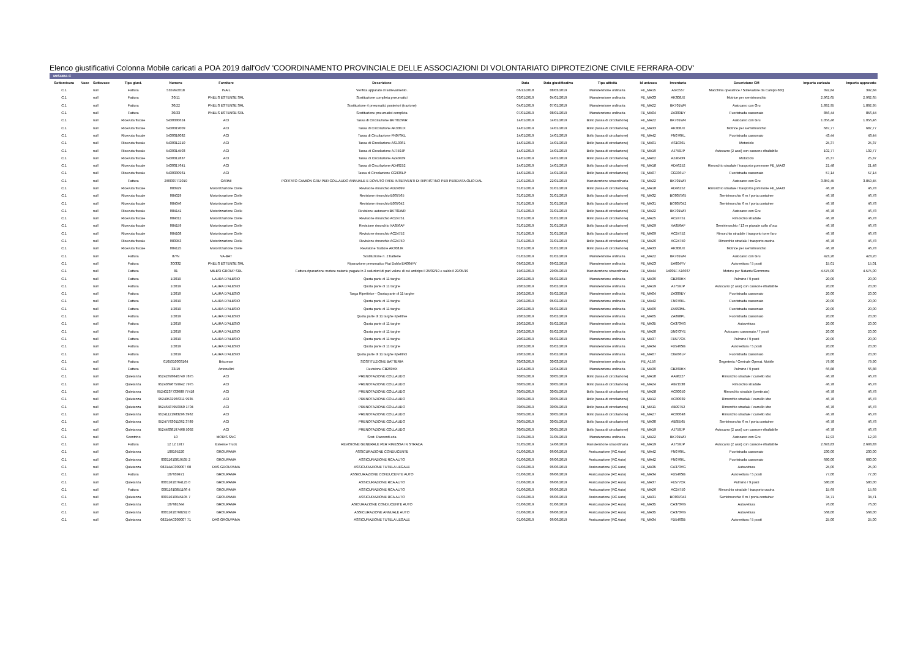Elenco giustificativi Colonna Mobile caricati a POA 2019 dall'OdV 'COORDINAMENTO PROVINCIALE DELLE ASSOCIAZIONI DI VOLONTARIATO DIPROTEZIONE CIVILE FERRARA-ODV'
MISURA C
| Sottomisura | Voce | Sottovoce | Tipo giust. | Numero | Fornitore | Descrizione | Data | Data giustificativo | Tipo attività | Id univoco | Inventario | Descrizione CM | Importo caricato | Importo approvato |
| --- | --- | --- | --- | --- | --- | --- | --- | --- | --- | --- | --- | --- | --- | --- |
| C.1 | | null | Fattura | 53599/2018 | INAIL | Verifica apparato di sollevamento. | 06/12/2018 | 08/03/2019 | Manutenzione ordinaria | FE_MA15 | AGC557 | Macchina operatrice / Sollevatore da Campo 60Q | 392,84 | 392,84 |
| C.1 | | null | Fattura | 30/11 | PNEUS ESTENSE SRL | Sostituzione completa pneumatici | 03/01/2019 | 04/01/2019 | Manutenzione ordinaria | FE_MA33 | AK308JX | Motrice per semirimorchio | 2.962,65 | 2.962,65 |
| C.1 | | null | Fattura | 30/22 | PNEUS ESTENSE SRL | Sostituzione 4 pneumatici posteriori (trazione) | 04/01/2019 | 07/01/2019 | Manutenzione ordinaria | FE_MA22 | BK701WR | Autocarro con Gru | 1.892,95 | 1.892,95 |
| C.1 | | null | Fattura | 30/33 | PNEUS ESTENSE SRL | Sostituzione pneumatici completa | 07/01/2019 | 08/01/2019 | Manutenzione ordinaria | FE_MA04 | ZA309EY | Fuoristrada cassonato | 856,44 | 856,44 |
| C.1 | | null | Ricevuta fiscale | 5430330624 | ACI | Tassa di Circolazione BK7010WR | 14/01/2019 | 14/01/2019 | Bollo (tassa di circolazione) | FE_MA22 | BK701WR | Autocarro con Gru | 1.056,46 | 1.056,46 |
| C.1 | | null | Ricevuta fiscale | 5430319009 | ACI | Tassa di Circolazione AK308JX | 14/01/2019 | 14/01/2019 | Bollo (tassa di circolazione) | FE_MA33 | AK308JX | Motrice per semirimorchio | 687,77 | 687,77 |
| C.1 | | null | Ricevuta fiscale | 5430318082 | ACI | Tassa di Circolazione FN076KL | 14/01/2019 | 14/01/2019 | Bollo (tassa di circolazione) | FE_MA42 | FN076KL | Fuoristrada cassonato | 43,44 | 43,44 |
| C.1 | | null | Ricevuta fiscale | 5430312210 | ACI | Tassa di Circolazione AS10361 | 14/01/2019 | 14/01/2019 | Bollo (tassa di circolazione) | FE_MA01 | AS10361 | Motociclo | 25,37 | 25,37 |
| C.1 | | null | Ricevuta fiscale | 5430314503 | ACI | Tassa di Circolazione AJ759JP | 14/01/2019 | 14/01/2019 | Bollo (tassa di circolazione) | FE_MA19 | AJ759JP | Autocarro (2 assi) con cassone ribaltabile | 102,77 | 102,77 |
| C.1 | | null | Ricevuta fiscale | 5430312837 | ACI | Tassa di Circolazione AZ40439 | 14/01/2019 | 14/01/2019 | Bollo (tassa di circolazione) | FE_MA02 | AZ40439 | Motociclo | 25,37 | 25,37 |
| C.1 | | null | Ricevuta fiscale | 5430317641 | ACI | Tassa di Circolazione AD46252 | 14/01/2019 | 14/01/2019 | Bollo (tassa di circolazione) | FE_MA18 | AD46252 | Rimorchio stradale / trasporto gommone FE_MA43 | 21,48 | 21,48 |
| C.1 | | null | Ricevuta fiscale | 5430330961 | ACI | Tassa di Circolazione CG936LP | 14/01/2019 | 14/01/2019 | Bollo (tassa di circolazione) | FE_MA07 | CG936LP | Fuoristrada cassonato | 57,14 | 57,14 |
| C.1 | | null | Fattura | 2/000077/2019 | CARMI | PORTATO CAMION GRU PER COLLAUDO ANNUALE E DOVUTO FARE INTERVENTI DI RIPRISTINO PER PERDIATA OLIO DAL | 21/01/2019 | 22/01/2019 | Manutenzione straordinaria | FE_MA22 | BK701WR | Autocarro con Gru | 3.859,45 | 3.859,45 |
| C.1 | | null | Ricevuta fiscale | 083929 | Motorizzazione Civile | Revisione rimorchio AD24099 | 31/01/2019 | 31/01/2019 | Bollo (tassa di circolazione) | FE_MA18 | AD46252 | Rimorchio stradale / trasporto gommone FE_MA43 | 46,78 | 46,78 |
| C.1 | | null | Ricevuta fiscale | 084029 | Motorizzazione Civile | Revisione rimorchio B037565 | 31/01/2019 | 31/01/2019 | Bollo (tassa di circolazione) | FE_MA32 | BO037565 | Semirimorchio 6 m / porta container | 46,78 | 46,78 |
| C.1 | | null | Ricevuta fiscale | 084046 | Motorizzazione Civile | Revisione rimorchio B037042 | 31/01/2019 | 31/01/2019 | Bollo (tassa di circolazione) | FE_MA31 | BO037042 | Semirimorchio 6 m / porta container | 46,78 | 46,78 |
| C.1 | | null | Ricevuta fiscale | 084141 | Motorizzazione Civile | Revisione autocarro BK701WR | 31/01/2019 | 31/01/2019 | Bollo (tassa di circolazione) | FE_MA22 | BK701WR | Autocarro con Gru | 46,78 | 46,78 |
| C.1 | | null | Ricevuta fiscale | 084012 | Motorizzazione Civile | Revisione rimorchio AC24751 | 31/01/2019 | 31/01/2019 | Bollo (tassa di circolazione) | FE_MA25 | AC24751 | Rimorchio stradale | 46,78 | 46,78 |
| C.1 | | null | Ricevuta fiscale | 084159 | Motorizzazione Civile | Revisione rimorchio XA856AF | 31/01/2019 | 31/01/2019 | Bollo (tassa di circolazione) | FE_MA29 | XA856AF | Semirimorchio / 13 m pianale collo d'oca | 46,78 | 46,78 |
| C.1 | | null | Ricevuta fiscale | 084108 | Motorizzazione Civile | Revisione rimorchio AC24752 | 31/01/2019 | 31/01/2019 | Bollo (tassa di circolazione) | FE_MA09 | AC24752 | Rimorchio stradale / trasporto torre faro | 46,78 | 46,78 |
| C.1 | | null | Ricevuta fiscale | 083953 | Motorizzazione Civile | Revisione rimorchio AC24750 | 31/01/2019 | 31/01/2019 | Bollo (tassa di circolazione) | FE_MA26 | AC24750 | Rimorchio stradale / trasporto cucina | 46,78 | 46,78 |
| C.1 | | null | Ricevuta fiscale | 084125 | Motorizzazione Civile | Revisione Trattore AK308JK | 31/01/2019 | 31/01/2019 | Bollo (tassa di circolazione) | FE_MA33 | AK308JX | Motrice per semirimorchio | 46,78 | 46,78 |
| C.1 | | null | Fattura | 87/N | VA-BAT | Sostituzione n. 2 batterie | 01/02/2019 | 01/02/2019 | Manutenzione ordinaria | FE_MA22 | BK701WR | Autocarro con Gru | 423,20 | 423,20 |
| C.1 | | null | Fattura | 30/332 | PNEUS ESTENSE SRL | Riparazione pneumatico Fiat Doblo EA004YV | 09/02/2019 | 09/02/2019 | Manutenzione ordinaria | FE_MA23 | EA004YV | Autovettura / 5 posti | 15,01 | 15,01 |
| C.1 | | null | Fattura | 81 | MILESI GROUP SRL | Fattura riparazione motore natante pagate in 2 soluzioni di pari valore di cui anticipo il 25/02/19 e saldo il 29/05/19 | 19/02/2019 | 29/05/2019 | Manutenzione straordinaria | FE_MA44 | 14001F-516667 | Motore per Natante/Gommone | 4.575,00 | 4.575,00 |
| C.1 | | null | Fattura | 1/2019 | LAURA D'ALESIO | Quota parte di 11 targhe | 20/02/2019 | 05/02/2019 | Manutenzione ordinaria | FE_MA36 | CB269HX | Pulmino / 9 posti | 20,00 | 20,00 |
| C.1 | | null | Fattura | 1/2019 | LAURA D'ALESIO | Quota parte di 11 targhe | 20/02/2019 | 05/02/2019 | Manutenzione ordinaria | FE_MA19 | AJ759JP | Autocarro (2 assi) con cassone ribaltabile | 20,00 | 20,00 |
| C.1 | | null | Fattura | 1/2019 | LAURA D'ALESIO | Targa Ripetitrice - Quota parte di 11 targhe | 20/02/2019 | 05/02/2019 | Manutenzione ordinaria | FE_MA04 | ZA309EY | Fuoristrada cassonato | 20,00 | 20,00 |
| C.1 | | null | Fattura | 1/2019 | LAURA D'ALESIO | Quota parte di 11 targhe | 20/02/2019 | 05/02/2019 | Manutenzione ordinaria | FE_MA42 | FN076KL | Fuoristrada cassonato | 20,00 | 20,00 |
| C.1 | | null | Fattura | 1/2019 | LAURA D'ALESIO | Quota parte di 11 targhe | 20/02/2019 | 05/02/2019 | Manutenzione ordinaria | FE_MA06 | ZA663ML | Fuoristrada cassonato | 20,00 | 20,00 |
| C.1 | | null | Fattura | 1/2019 | LAURA D'ALESIO | Quota parte di 11 targhe ripetitive | 20/02/2019 | 05/02/2019 | Manutenzione ordinaria | FE_MA05 | ZA898PL | Fuoristrada cassonato | 20,00 | 20,00 |
| C.1 | | null | Fattura | 1/2019 | LAURA D'ALESIO | Quota parte di 11 targhe | 20/02/2019 | 05/02/2019 | Manutenzione ordinaria | FE_MA35 | CA373VG | Autovettura | 20,00 | 20,00 |
| C.1 | | null | Fattura | 1/2019 | LAURA D'ALESIO | Quota parte di 11 targhe | 20/02/2019 | 05/02/2019 | Manutenzione ordinaria | FE_MA20 | DN073YE | Autocarro cassonato / 7 posti | 20,00 | 20,00 |
| C.1 | | null | Fattura | 1/2019 | LAURA D'ALESIO | Quota parte di 11 targhe | 20/02/2019 | 05/02/2019 | Manutenzione ordinaria | FE_MA37 | FE577CK | Pulmino / 9 posti | 20,00 | 20,00 |
| C.1 | | null | Fattura | 1/2019 | LAURA D'ALESIO | Quota parte di 11 targhe | 20/02/2019 | 05/02/2019 | Manutenzione ordinaria | FE_MA34 | FD546SB | Autovettura / 5 posti | 20,00 | 20,00 |
| C.1 | | null | Fattura | 1/2019 | LAURA D'ALESIO | Quota parte di 11 targhe ripetitrici | 20/02/2019 | 05/02/2019 | Manutenzione ordinaria | FE_MA07 | CG936LP | Fuoristrada cassonato | 20,00 | 20,00 |
| C.1 | | null | Fattura | 0105010003164 | Bricoman | SOSTITUZIONE BATTERIA | 30/03/2019 | 30/03/2019 | Manutenzione ordinaria | FE_A158 | | Segreteria / Centrale Operat. Mobile | 79,90 | 79,90 |
| C.1 | | null | Fattura | 33/19 | Antonellini | Revisione CB269HX | 12/04/2019 | 12/04/2019 | Manutenzione ordinaria | FE_MA36 | CB269HX | Pulmino / 9 posti | 66,88 | 66,88 |
| C.1 | | null | Quietanza | 95242878640749 7875 | ACI | PRENOTAZIONE COLLAUDO | 30/05/2019 | 30/05/2019 | Bollo (tassa di circolazione) | FE_MA10 | AA98227 | Rimorchio stradale / carrello idro | 46,78 | 46,78 |
| C.1 | | null | Quietanza | 95243696759942 7975 | ACI | PRENOTAZIONE COLLAUDO | 30/05/2019 | 30/05/2019 | Bollo (tassa di circolazione) | FE_MA24 | AB71530 | Rimorchio stradale | 46,78 | 46,78 |
| C.1 | | null | Quietanza | 95240237733688 77418 | ACI | PRENOTAZIONE COLLAUDO | 30/05/2019 | 30/05/2019 | Bollo (tassa di circolazione) | FE_MA28 | AC80050 | Rimorchio stradale (centinato) | 46,78 | 46,78 |
| C.1 | | null | Quietanza | 95249532966311 9935 | ACI | PRENOTAZIONE COLLAUDO | 30/05/2019 | 30/05/2019 | Bollo (tassa di circolazione) | FE_MA12 | AC80039 | Rimorchio stradale / carrello idro | 46,78 | 46,78 |
| C.1 | | null | Quietanza | 95246437950950 1704 | ACI | PRENOTAZIONE COLLAUDO | 30/05/2019 | 30/05/2019 | Bollo (tassa di circolazione) | FE_MA11 | AB99752 | Rimorchio stradale / carrello idro | 46,78 | 46,78 |
| C.1 | | null | Quietanza | 95241121983296 3962 | ACI | PRENOTAZIONE COLLAUDO | 30/05/2019 | 30/05/2019 | Bollo (tassa di circolazione) | FE_MA27 | AC80048 | Rimorchio stradale / carrello idro | 46,78 | 46,78 |
| C.1 | | null | Quietanza | 95247783011062 3789 | ACI | PRENOTAZIONE COLLAUDO | 30/05/2019 | 30/05/2019 | Bollo (tassa di circolazione) | FE_MA30 | AB35565 | Semirimorchio 6 m / porta container | 46,78 | 46,78 |
| C.1 | | null | Quietanza | 95244838197468 5092 | ACI | PRENOTAZIONE COLLAUDO | 30/05/2019 | 30/05/2019 | Bollo (tassa di circolazione) | FE_MA19 | AJ759JP | Autocarro (2 assi) con cassone ribaltabile | 46,78 | 46,78 |
| C.1 | | null | Scontrino | 10 | MORIS SNC | Sost. Raccordi aria | 31/05/2019 | 31/05/2019 | Manutenzione ordinaria | FE_MA22 | BK701WR | Autocarro con Gru | 12,93 | 12,93 |
| C.1 | | null | Fattura | 12 12 1917 | Estense Truck | REVISIONE GENERALE PER RIMESSA IN STRADA | 31/05/2019 | 14/06/2019 | Manutenzione straordinaria | FE_MA19 | AJ759JP | Autocarro (2 assi) con cassone ribaltabile | 2.693,83 | 2.693,83 |
| C.1 | | null | Quietanza | 108195220 | GROUPAMA | ASSICURAZIONE CONDUCENTE | 01/06/2019 | 06/06/2019 | Assicurazione (RC Auto) | FE_MA42 | FN076KL | Fuoristrada cassonato | 230,00 | 230,00 |
| C.1 | | null | Quietanza | 00011610819535 2 | GROUPAMA | ASSICURAZIONE RCA AUTO | 01/06/2019 | 06/06/2019 | Assicurazione (RC Auto) | FE_MA42 | FN076KL | Fuoristrada cassonato | 680,00 | 680,00 |
| C.1 | | null | Quietanza | 08214AC009007 68 | DAS GROUPAMA | ASSICURAZIONE TUTELA LEGALE | 01/06/2019 | 06/06/2019 | Assicurazione (RC Auto) | FE_MA35 | CA373VG | Autovettura | 25,00 | 25,00 |
| C.1 | | null | Fattura | 107639471 | GROUPAMA | ASSICURAZIONE CONDUCENTE AUTO | 01/06/2019 | 06/06/2019 | Assicurazione (RC Auto) | FE_MA34 | FD546SB | Autovettura / 5 posti | 77,00 | 77,00 |
| C.1 | | null | Quietanza | 00011610764125 0 | GROUPAMA | ASSICURAZIONE RCA AUTO | 01/06/2019 | 06/06/2019 | Assicurazione (RC Auto) | FE_MA37 | FE577CK | Pulmino / 9 posti | 580,00 | 580,00 |
| C.1 | | null | Fattura | 00011610851166 4 | GROUPAMA | ASSICURAZIONE RCA AUTO | 01/06/2019 | 06/06/2019 | Assicurazione (RC Auto) | FE_MA26 | AC24750 | Rimorchio stradale / trasporto cucina | 15,69 | 15,69 |
| C.1 | | null | Quietanza | 00011610645105 7 | GROUPAMA | ASSICURAZIONE RCA AUTO | 01/06/2019 | 06/06/2019 | Assicurazione (RC Auto) | FE_MA31 | BO037042 | Semirimorchio 6 m / porta container | 34,71 | 34,71 |
| C.1 | | null | Quietanza | 107681644 | GROUPAMA | ASICURAZIONE CONDUCENTE AUTO | 01/06/2019 | 01/06/2019 | Assicurazione (RC Auto) | FE_MA35 | CA373VG | Autovettura | 76,00 | 76,00 |
| C.1 | | null | Quietanza | 00011610768292 0 | GROUPAMA | ASSICURAZIONE ANNUALE AUTO | 01/06/2019 | 06/06/2019 | Assicurazione (RC Auto) | FE_MA35 | CA373VG | Autovettura | 568,00 | 568,00 |
| C.1 | | null | Quietanza | 08214AC009007 71 | DAS GROUPAMA | ASSICURAZIONE TUTELA LEGALE | 01/06/2019 | 06/06/2019 | Assicurazione (RC Auto) | FE_MA34 | FD546SB | Autovettura / 5 posti | 25,00 | 25,00 |